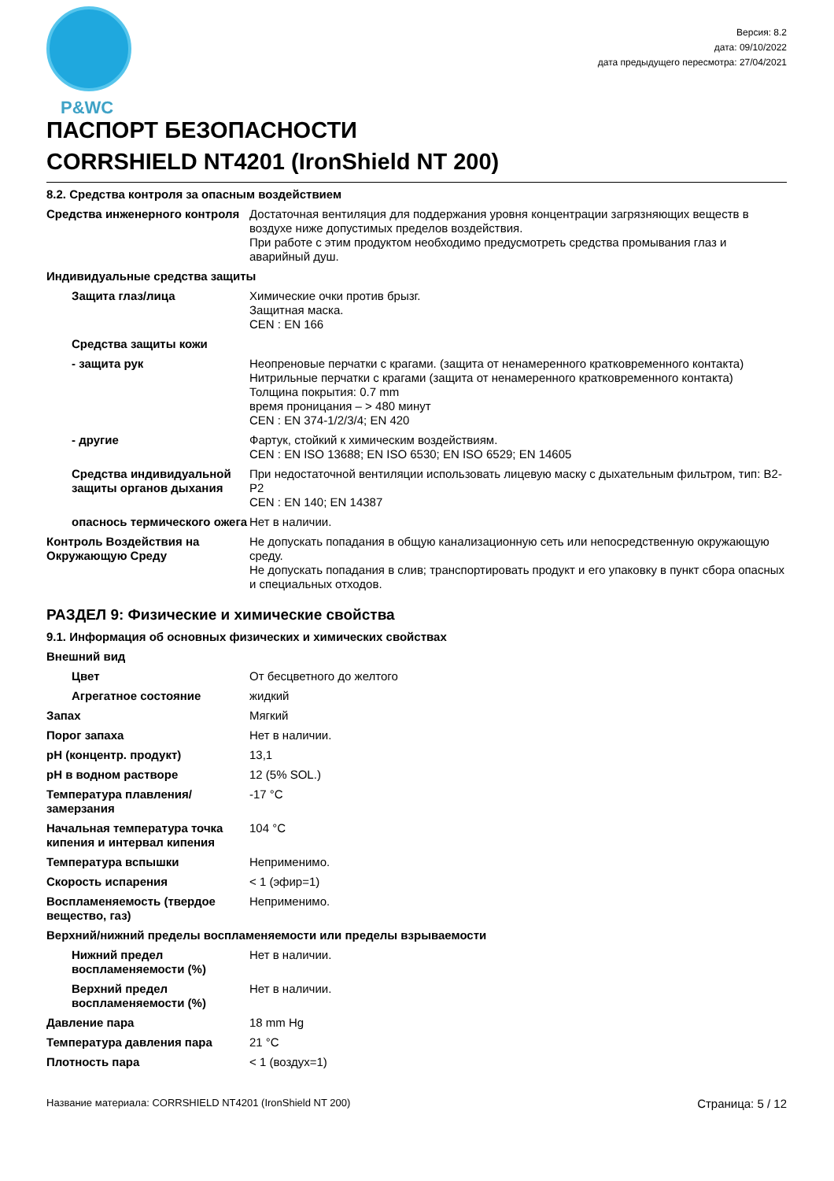P&WC
Версия: 8.2
дата: 09/10/2022
дата предыдущего пересмотра: 27/04/2021
ПАСПОРТ БЕЗОПАСНОСТИ
CORRSHIELD NT4201 (IronShield NT 200)
8.2. Средства контроля за опасным воздействием
| Средства инженерного контроля | Достаточная вентиляция для поддержания уровня концентрации загрязняющих веществ в воздухе ниже допустимых пределов воздействия. При работе с этим продуктом необходимо предусмотреть средства промывания глаз и аварийный душ. |
| Индивидуальные средства защиты | |
| Защита глаз/лица | Химические очки против брызг. Защитная маска. CEN : EN 166 |
| Средства защиты кожи | |
| - защита рук | Неопреновые перчатки с крагами. (защита от ненамеренного кратковременного контакта) Нитрильные перчатки с крагами (защита от ненамеренного кратковременного контакта) Толщина покрытия: 0.7 mm время проницания – > 480 минут CEN : EN 374-1/2/3/4; EN 420 |
| - другие | Фартук, стойкий к химическим воздействиям. CEN : EN ISO 13688; EN ISO 6530; EN ISO 6529; EN 14605 |
| Средства индивидуальной защиты органов дыхания | При недостаточной вентиляции использовать лицевую маску с дыхательным фильтром, тип: B2-P2 CEN : EN 140; EN 14387 |
| опаснось термического ожега | Нет в наличии. |
| Контроль Воздействия на Окружающую Среду | Не допускать попадания в общую канализационную сеть или непосредственную окружающую среду. Не допускать попадания в слив; транспортировать продукт и его упаковку в пункт сбора опасных и специальных отходов. |
РАЗДЕЛ 9: Физические и химические свойства
9.1. Информация об основных физических и химических свойствах
| Внешний вид | |
| Цвет | От бесцветного до желтого |
| Агрегатное состояние | жидкий |
| Запах | Мягкий |
| Порог запаха | Нет в наличии. |
| pH (концентр. продукт) | 13,1 |
| pH в водном растворе | 12 (5% SOL.) |
| Температура плавления/замерзания | -17 °C |
| Начальная температура точка кипения и интервал кипения | 104 °C |
| Температура вспышки | Неприменимо. |
| Скорость испарения | < 1 (эфир=1) |
| Воспламеняемость (твердое вещество, газ) | Неприменимо. |
| Верхний/нижний пределы воспламеняемости или пределы взрываемости | |
| Нижний предел воспламеняемости (%) | Нет в наличии. |
| Верхний предел воспламеняемости (%) | Нет в наличии. |
| Давление пара | 18 mm Hg |
| Температура давления пара | 21 °C |
| Плотность пара | < 1 (воздух=1) |
Название материала: CORRSHIELD NT4201 (IronShield NT 200) Страница: 5 / 12